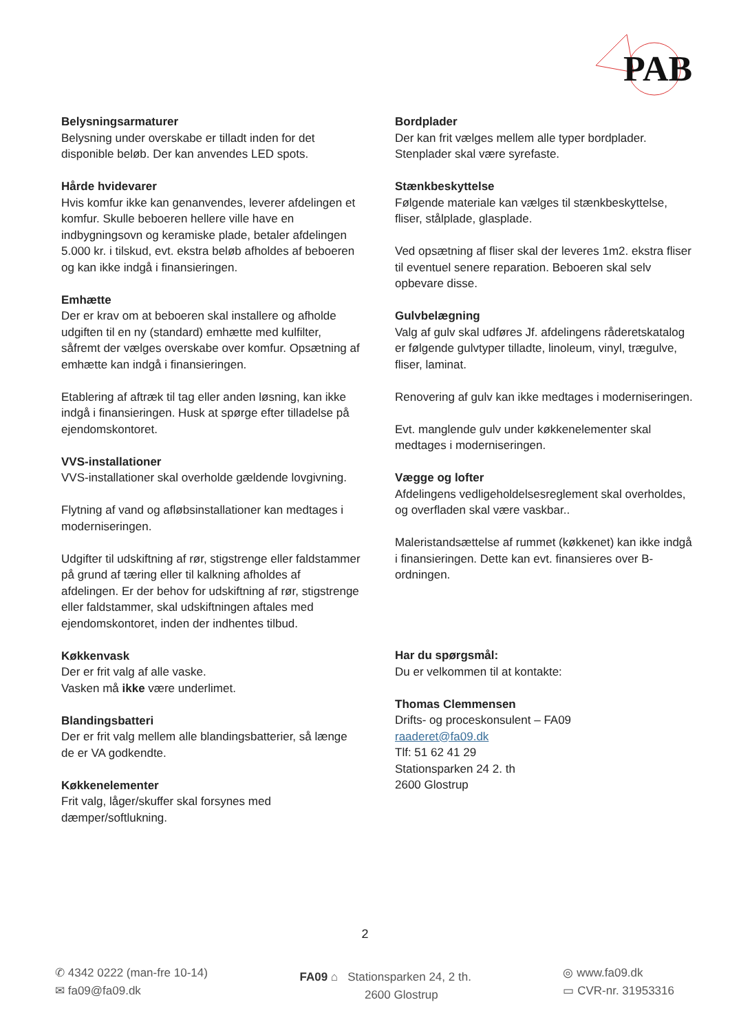PAB
Belysningsarmaturer
Belysning under overskabe er tilladt inden for det disponible beløb. Der kan anvendes LED spots.
Hårde hvidevarer
Hvis komfur ikke kan genanvendes, leverer afdelingen et komfur. Skulle beboeren hellere ville have en indbygningsovn og keramiske plade, betaler afdelingen 5.000 kr. i tilskud, evt. ekstra beløb afholdes af beboeren og kan ikke indgå i finansieringen.
Emhætte
Der er krav om at beboeren skal installere og afholde udgiften til en ny (standard) emhætte med kulfilter, såfremt der vælges overskabe over komfur. Opsætning af emhætte kan indgå i finansieringen.
Etablering af aftræk til tag eller anden løsning, kan ikke indgå i finansieringen. Husk at spørge efter tilladelse på ejendomskontoret.
VVS-installationer
VVS-installationer skal overholde gældende lovgivning.
Flytning af vand og afløbsinstallationer kan medtages i moderniseringen.
Udgifter til udskiftning af rør, stigstrenge eller faldstammer på grund af tæring eller til kalkning afholdes af afdelingen. Er der behov for udskiftning af rør, stigstrenge eller faldstammer, skal udskiftningen aftales med ejendomskontoret, inden der indhentes tilbud.
Køkkenvask
Der er frit valg af alle vaske.
Vasken må ikke være underlimet.
Blandingsbatteri
Der er frit valg mellem alle blandingsbatterier, så længe de er VA godkendte.
Køkkenelementer
Frit valg, låger/skuffer skal forsynes med dæmper/softlukning.
Bordplader
Der kan frit vælges mellem alle typer bordplader. Stenplader skal være syrefaste.
Stænkbeskyttelse
Følgende materiale kan vælges til stænkbeskyttelse, fliser, stålplade, glasplade.
Ved opsætning af fliser skal der leveres 1m2. ekstra fliser til eventuel senere reparation. Beboeren skal selv opbevare disse.
Gulvbelægning
Valg af gulv skal udføres Jf. afdelingens råderetskatalog er følgende gulvtyper tilladte, linoleum, vinyl, trægulve, fliser, laminat.
Renovering af gulv kan ikke medtages i moderniseringen.
Evt. manglende gulv under køkkenelementer skal medtages i moderniseringen.
Vægge og lofter
Afdelingens vedligeholdelsesreglement skal overholdes, og overfladen skal være vaskbar..
Maleristandsættelse af rummet (køkkenet) kan ikke indgå i finansieringen. Dette kan evt. finansieres over B-ordningen.
Har du spørgsmål:
Du er velkommen til at kontakte:
Thomas Clemmensen
Drifts- og proceskonsulent – FA09
raaderet@fa09.dk
Tlf: 51 62 41 29
Stationsparken 24 2. th
2600 Glostrup
2
✆ 4342 0222 (man-fre 10-14)
✉ fa09@fa09.dk
FA09 ⌂ Stationsparken 24, 2 th.
2600 Glostrup
◎ www.fa09.dk
▭ CVR-nr. 31953316